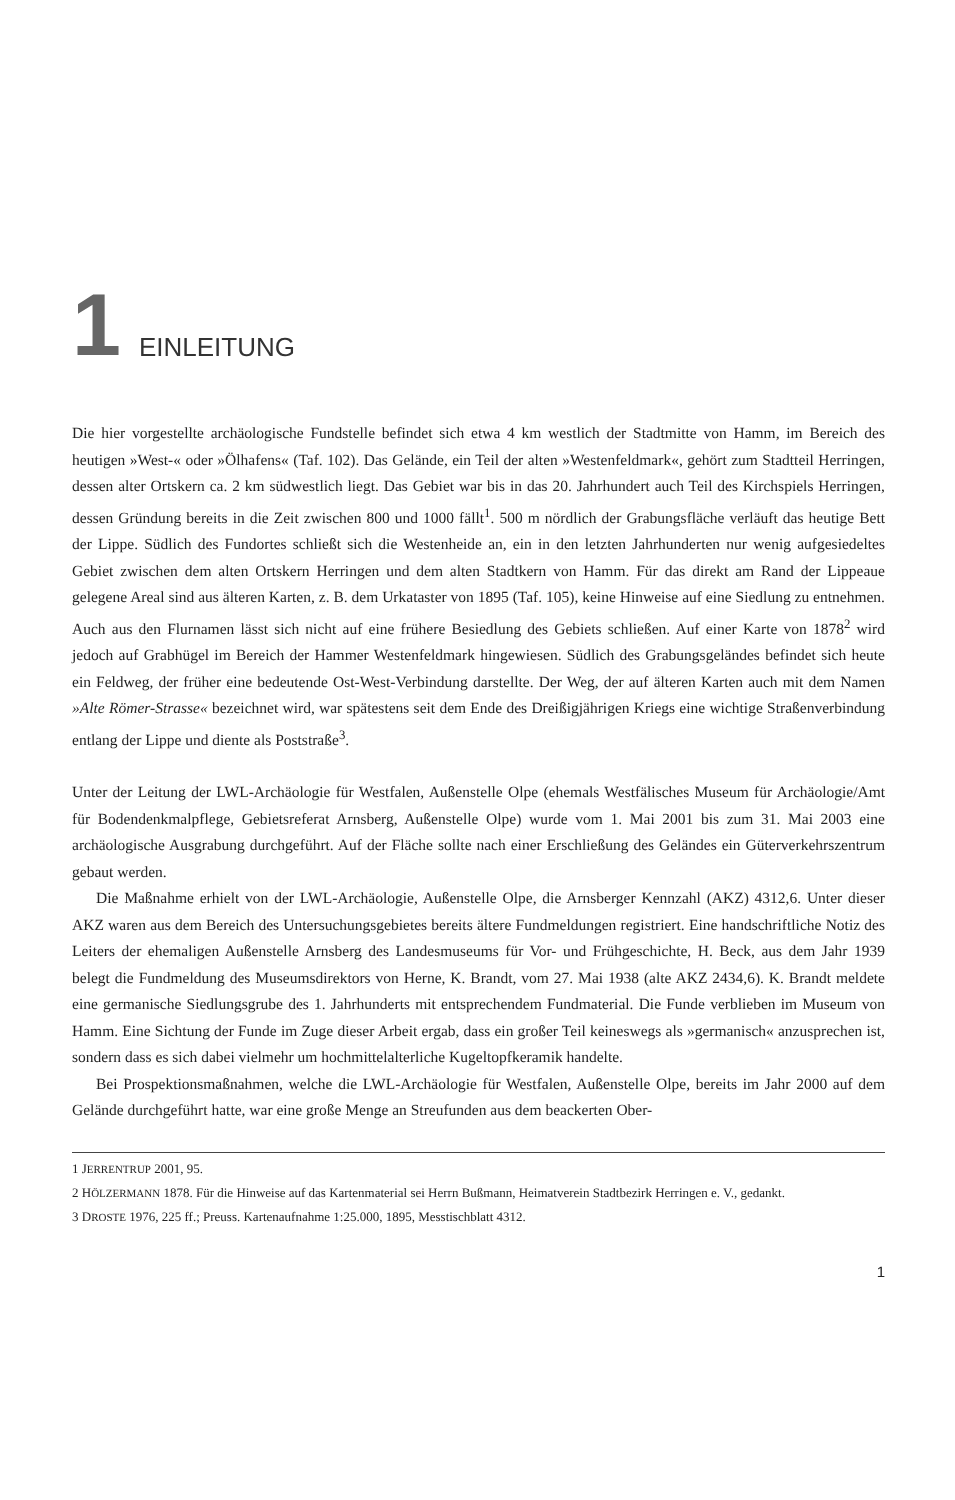1
EINLEITUNG
Die hier vorgestellte archäologische Fundstelle befindet sich etwa 4 km westlich der Stadtmitte von Hamm, im Bereich des heutigen »West-« oder »Ölhafens« (Taf. 102). Das Gelände, ein Teil der alten »Westenfeldmark«, gehört zum Stadtteil Herringen, dessen alter Ortskern ca. 2 km südwestlich liegt. Das Gebiet war bis in das 20. Jahrhundert auch Teil des Kirchspiels Herringen, dessen Gründung bereits in die Zeit zwischen 800 und 1000 fällt<sup>1</sup>. 500 m nördlich der Grabungsfläche verläuft das heutige Bett der Lippe. Südlich des Fundortes schließt sich die Westenheide an, ein in den letzten Jahrhunderten nur wenig aufgesiedeltes Gebiet zwischen dem alten Ortskern Herringen und dem alten Stadtkern von Hamm. Für das direkt am Rand der Lippeaue gelegene Areal sind aus älteren Karten, z. B. dem Urkataster von 1895 (Taf. 105), keine Hinweise auf eine Siedlung zu entnehmen. Auch aus den Flurnamen lässt sich nicht auf eine frühere Besiedlung des Gebiets schließen. Auf einer Karte von 1878<sup>2</sup> wird jedoch auf Grabhügel im Bereich der Hammer Westenfeldmark hingewiesen. Südlich des Grabungsgeländes befindet sich heute ein Feldweg, der früher eine bedeutende Ost-West-Verbindung darstellte. Der Weg, der auf älteren Karten auch mit dem Namen »Alte Römer-Strasse« bezeichnet wird, war spätestens seit dem Ende des Dreißigjährigen Kriegs eine wichtige Straßenverbindung entlang der Lippe und diente als Poststraße<sup>3</sup>.
Unter der Leitung der LWL-Archäologie für Westfalen, Außenstelle Olpe (ehemals Westfälisches Museum für Archäologie/Amt für Bodendenkmalpflege, Gebietsreferat Arnsberg, Außenstelle Olpe) wurde vom 1. Mai 2001 bis zum 31. Mai 2003 eine archäologische Ausgrabung durchgeführt. Auf der Fläche sollte nach einer Erschließung des Geländes ein Güterverkehrszentrum gebaut werden.
Die Maßnahme erhielt von der LWL-Archäologie, Außenstelle Olpe, die Arnsberger Kennzahl (AKZ) 4312,6. Unter dieser AKZ waren aus dem Bereich des Untersuchungsgebietes bereits ältere Fundmeldungen registriert. Eine handschriftliche Notiz des Leiters der ehemaligen Außenstelle Arnsberg des Landesmuseums für Vor- und Frühgeschichte, H. Beck, aus dem Jahr 1939 belegt die Fundmeldung des Museumsdirektors von Herne, K. Brandt, vom 27. Mai 1938 (alte AKZ 2434,6). K. Brandt meldete eine germanische Siedlungsgrube des 1. Jahrhunderts mit entsprechendem Fundmaterial. Die Funde verblieben im Museum von Hamm. Eine Sichtung der Funde im Zuge dieser Arbeit ergab, dass ein großer Teil keineswegs als »germanisch« anzusprechen ist, sondern dass es sich dabei vielmehr um hochmittelalterliche Kugeltopfkeramik handelte.
Bei Prospektionsmaßnahmen, welche die LWL-Archäologie für Westfalen, Außenstelle Olpe, bereits im Jahr 2000 auf dem Gelände durchgeführt hatte, war eine große Menge an Streufunden aus dem beackerten Ober-
1 JERRENTRUP 2001, 95.
2 HÖLZERMANN 1878. Für die Hinweise auf das Kartenmaterial sei Herrn Bußmann, Heimatverein Stadtbezirk Herringen e. V., gedankt.
3 DROSTE 1976, 225 ff.; Preuss. Kartenaufnahme 1:25.000, 1895, Messtischblatt 4312.
1